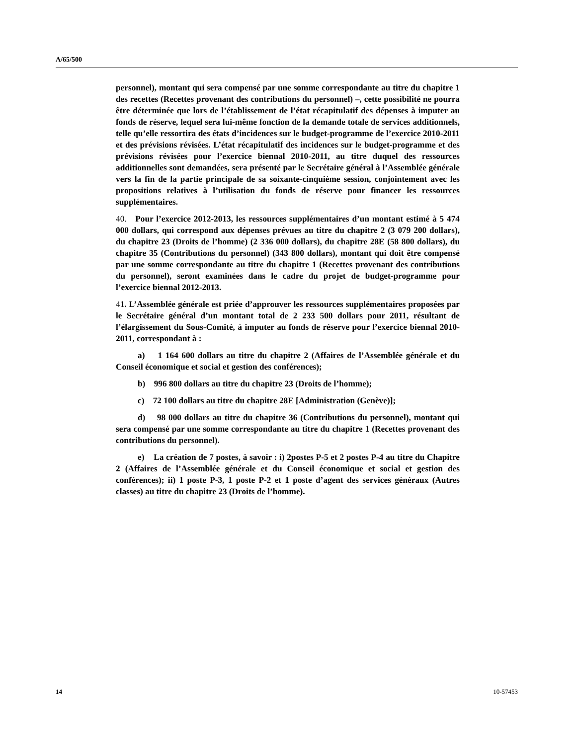A/65/500
personnel), montant qui sera compensé par une somme correspondante au titre du chapitre 1 des recettes (Recettes provenant des contributions du personnel) –, cette possibilité ne pourra être déterminée que lors de l’établissement de l’état récapitulatif des dépenses à imputer au fonds de réserve, lequel sera lui-même fonction de la demande totale de services additionnels, telle qu’elle ressortira des états d’incidences sur le budget-programme de l’exercice 2010-2011 et des prévisions révisées. L’état récapitulatif des incidences sur le budget-programme et des prévisions révisées pour l’exercice biennal 2010-2011, au titre duquel des ressources additionnelles sont demandées, sera présenté par le Secrétaire général à l’Assemblée générale vers la fin de la partie principale de sa soixante-cinquième session, conjointement avec les propositions relatives à l’utilisation du fonds de réserve pour financer les ressources supplémentaires.
40. Pour l’exercice 2012-2013, les ressources supplémentaires d’un montant estimé à 5 474 000 dollars, qui correspond aux dépenses prévues au titre du chapitre 2 (3 079 200 dollars), du chapitre 23 (Droits de l’homme) (2 336 000 dollars), du chapitre 28E (58 800 dollars), du chapitre 35 (Contributions du personnel) (343 800 dollars), montant qui doit être compensé par une somme correspondante au titre du chapitre 1 (Recettes provenant des contributions du personnel), seront examinées dans le cadre du projet de budget-programme pour l’exercice biennal 2012-2013.
41. L’Assemblée générale est priée d’approuver les ressources supplémentaires proposées par le Secrétaire général d’un montant total de 2 233 500 dollars pour 2011, résultant de l’élargissement du Sous-Comité, à imputer au fonds de réserve pour l’exercice biennal 2010-2011, correspondant à :
a) 1 164 600 dollars au titre du chapitre 2 (Affaires de l’Assemblée générale et du Conseil économique et social et gestion des conférences);
b) 996 800 dollars au titre du chapitre 23 (Droits de l’homme);
c) 72 100 dollars au titre du chapitre 28E [Administration (Genève)];
d) 98 000 dollars au titre du chapitre 36 (Contributions du personnel), montant qui sera compensé par une somme correspondante au titre du chapitre 1 (Recettes provenant des contributions du personnel).
e) La création de 7 postes, à savoir : i) 2postes P-5 et 2 postes P-4 au titre du Chapitre 2 (Affaires de l’Assemblée générale et du Conseil économique et social et gestion des conférences); ii) 1 poste P-3, 1 poste P-2 et 1 poste d’agent des services généraux (Autres classes) au titre du chapitre 23 (Droits de l’homme).
14 10-57453